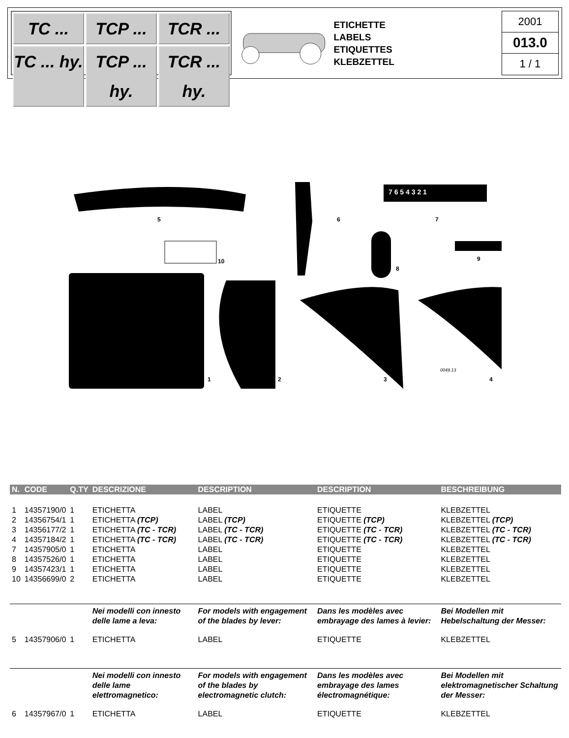TC ...
TCP ...
TCR ...
TC ... hy.
TCP ... hy.
TCR ... hy.
ETICHETTE
LABELS
ETIQUETTES
KLEBZETTEL
2001
013.0
1 / 1
5
6
7 6 5 4 3 2 1
7
8
9
10
1
2
3
0049.13
4
| N. | CODE | Q.TY | DESCRIZIONE | DESCRIPTION | DESCRIPTION | BESCHREIBUNG |
| --- | --- | --- | --- | --- | --- | --- |
| 1 | 14357190/0 | 1 | ETICHETTA | LABEL | ETIQUETTE | KLEBZETTEL |
| 2 | 14356754/1 | 1 | ETICHETTA (TCP) | LABEL (TCP) | ETIQUETTE (TCP) | KLEBZETTEL (TCP) |
| 3 | 14356177/2 | 1 | ETICHETTA (TC - TCR) | LABEL (TC - TCR) | ETIQUETTE (TC - TCR) | KLEBZETTEL (TC - TCR) |
| 4 | 14357184/2 | 1 | ETICHETTA (TC - TCR) | LABEL (TC - TCR) | ETIQUETTE (TC - TCR) | KLEBZETTEL (TC - TCR) |
| 7 | 14357905/0 | 1 | ETICHETTA | LABEL | ETIQUETTE | KLEBZETTEL |
| 8 | 14357526/0 | 1 | ETICHETTA | LABEL | ETIQUETTE | KLEBZETTEL |
| 9 | 14357423/1 | 1 | ETICHETTA | LABEL | ETIQUETTE | KLEBZETTEL |
| 10 | 14356699/0 | 2 | ETICHETTA | LABEL | ETIQUETTE | KLEBZETTEL |
| | | | Nei modelli con innesto delle lame a leva: | For models with engagement of the blades by lever: | Dans les modèles avec embrayage des lames à levier: | Bei Modellen mit Hebelschaltung der Messer: |
| 5 | 14357906/0 | 1 | ETICHETTA | LABEL | ETIQUETTE | KLEBZETTEL |
| | | | Nei modelli con innesto delle lame elettromagnetico: | For models with engagement of the blades by electromagnetic clutch: | Dans les modèles avec embrayage des lames électromagnétique: | Bei Modellen mit elektromagnetischer Schaltung der Messer: |
| 6 | 14357967/0 | 1 | ETICHETTA | LABEL | ETIQUETTE | KLEBZETTEL |